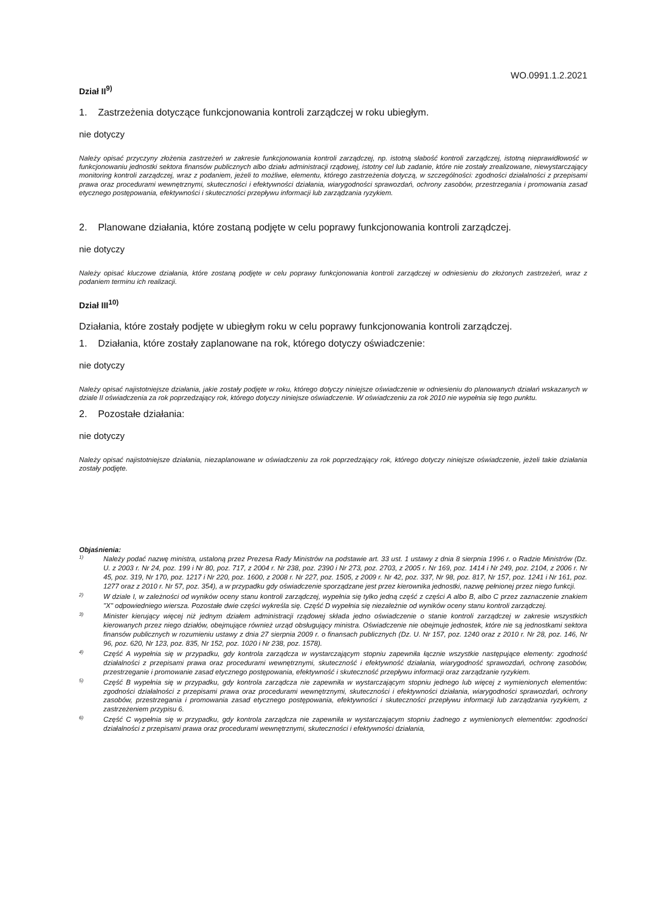WO.0991.1.2.2021
Dział II<sup>9)</sup>
1. Zastrzeżenia dotyczące funkcjonowania kontroli zarządczej w roku ubiegłym.
nie dotyczy
Należy opisać przyczyny złożenia zastrzeżeń w zakresie funkcjonowania kontroli zarządczej, np. istotną słabość kontroli zarządczej, istotną nieprawidłowość w funkcjonowaniu jednostki sektora finansów publicznych albo działu administracji rządowej, istotny cel lub zadanie, które nie zostały zrealizowane, niewystarczający monitoring kontroli zarządczej, wraz z podaniem, jeżeli to możliwe, elementu, którego zastrzeżenia dotyczą, w szczególności: zgodności działalności z przepisami prawa oraz procedurami wewnętrznymi, skuteczności i efektywności działania, wiarygodności sprawozdań, ochrony zasobów, przestrzegania i promowania zasad etycznego postępowania, efektywności i skuteczności przepływu informacji lub zarządzania ryzykiem.
2. Planowane działania, które zostaną podjęte w celu poprawy funkcjonowania kontroli zarządczej.
nie dotyczy
Należy opisać kluczowe działania, które zostaną podjęte w celu poprawy funkcjonowania kontroli zarządczej w odniesieniu do złożonych zastrzeżeń, wraz z podaniem terminu ich realizacji.
Dział III<sup>10)</sup>
Działania, które zostały podjęte w ubiegłym roku w celu poprawy funkcjonowania kontroli zarządczej.
1. Działania, które zostały zaplanowane na rok, którego dotyczy oświadczenie:
nie dotyczy
Należy opisać najistotniejsze działania, jakie zostały podjęte w roku, którego dotyczy niniejsze oświadczenie w odniesieniu do planowanych działań wskazanych w dziale II oświadczenia za rok poprzedzający rok, którego dotyczy niniejsze oświadczenie. W oświadczeniu za rok 2010 nie wypełnia się tego punktu.
2. Pozostałe działania:
nie dotyczy
Należy opisać najistotniejsze działania, niezaplanowane w oświadczeniu za rok poprzedzający rok, którego dotyczy niniejsze oświadczenie, jeżeli takie działania zostały podjęte.
Objaśnienia:
<sup>1)</sup> Należy podać nazwę ministra, ustaloną przez Prezesa Rady Ministrów na podstawie art. 33 ust. 1 ustawy z dnia 8 sierpnia 1996 r. o Radzie Ministrów (Dz. U. z 2003 r. Nr 24, poz. 199 i Nr 80, poz. 717, z 2004 r. Nr 238, poz. 2390 i Nr 273, poz. 2703, z 2005 r. Nr 169, poz. 1414 i Nr 249, poz. 2104, z 2006 r. Nr 45, poz. 319, Nr 170, poz. 1217 i Nr 220, poz. 1600, z 2008 r. Nr 227, poz. 1505, z 2009 r. Nr 42, poz. 337, Nr 98, poz. 817, Nr 157, poz. 1241 i Nr 161, poz. 1277 oraz z 2010 r. Nr 57, poz. 354), a w przypadku gdy oświadczenie sporządzane jest przez kierownika jednostki, nazwę pełnionej przez niego funkcji.
<sup>2)</sup> W dziale I, w zależności od wyników oceny stanu kontroli zarządczej, wypełnia się tylko jedną część z części A albo B, albo C przez zaznaczenie znakiem "X" odpowiedniego wiersza. Pozostałe dwie części wykreśla się. Część D wypełnia się niezależnie od wyników oceny stanu kontroli zarządczej.
<sup>3)</sup> Minister kierujący więcej niż jednym działem administracji rządowej składa jedno oświadczenie o stanie kontroli zarządczej w zakresie wszystkich kierowanych przez niego działów, obejmujące również urząd obsługujący ministra. Oświadczenie nie obejmuje jednostek, które nie są jednostkami sektora finansów publicznych w rozumieniu ustawy z dnia 27 sierpnia 2009 r. o finansach publicznych (Dz. U. Nr 157, poz. 1240 oraz z 2010 r. Nr 28, poz. 146, Nr 96, poz. 620, Nr 123, poz. 835, Nr 152, poz. 1020 i Nr 238, poz. 1578).
<sup>4)</sup> Część A wypełnia się w przypadku, gdy kontrola zarządcza w wystarczającym stopniu zapewniła łącznie wszystkie następujące elementy: zgodność działalności z przepisami prawa oraz procedurami wewnętrznymi, skuteczność i efektywność działania, wiarygodność sprawozdań, ochronę zasobów, przestrzeganie i promowanie zasad etycznego postępowania, efektywność i skuteczność przepływu informacji oraz zarządzanie ryzykiem.
<sup>5)</sup> Część B wypełnia się w przypadku, gdy kontrola zarządcza nie zapewniła w wystarczającym stopniu jednego lub więcej z wymienionych elementów: zgodności działalności z przepisami prawa oraz procedurami wewnętrznymi, skuteczności i efektywności działania, wiarygodności sprawozdań, ochrony zasobów, przestrzegania i promowania zasad etycznego postępowania, efektywności i skuteczności przepływu informacji lub zarządzania ryzykiem, z zastrzeżeniem przypisu 6.
<sup>6)</sup> Część C wypełnia się w przypadku, gdy kontrola zarządcza nie zapewniła w wystarczającym stopniu żadnego z wymienionych elementów: zgodności działalności z przepisami prawa oraz procedurami wewnętrznymi, skuteczności i efektywności działania,